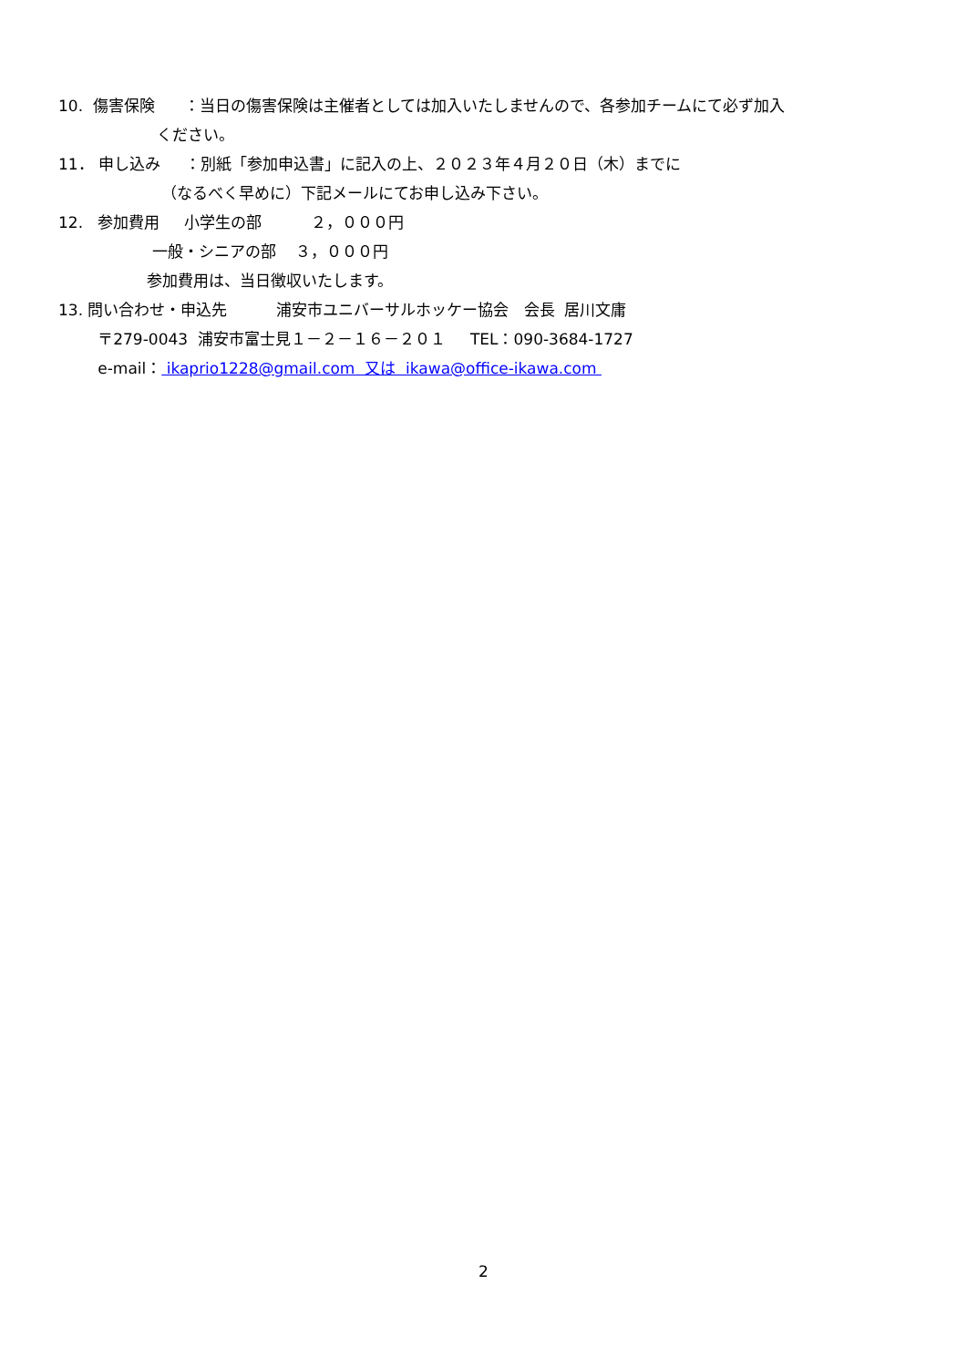10. 傷害保険 ：当日の傷害保険は主催者としては加入いたしませんので、各参加チームにて必ず加入
ください。
11． 申し込み ：別紙「参加申込書」に記入の上、２０２３年４月２０日（木）までに
（なるべく早めに）下記メールにてお申し込み下さい。
12. 参加費用 小学生の部 ２，０００円
一般・シニアの部 ３，０００円
参加費用は、当日徴収いたします。
13. 問い合わせ・申込先 浦安市ユニバーサルホッケー協会 会長 居川文庸
〒279-0043 浦安市富士見１－２－１６－２０１ TEL：090-3684-1727
e-mail： ikaprio1228@gmail.com 又は ikawa@office-ikawa.com
2